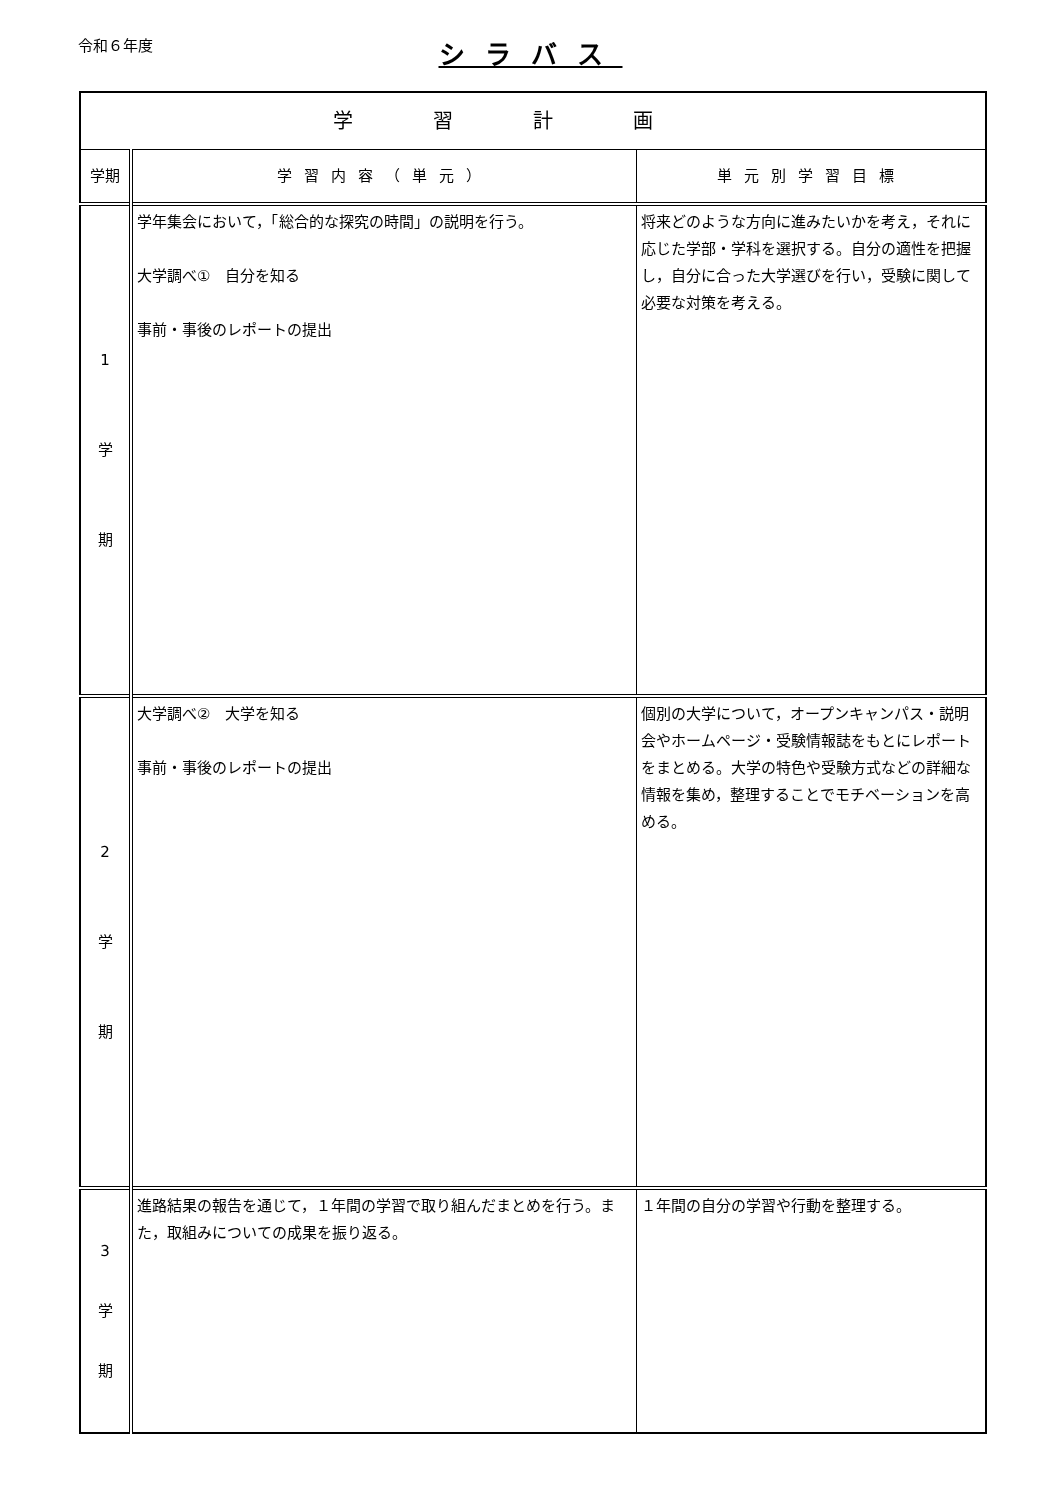令和６年度
シラバス
| 学習計画 | | |
| --- | --- | --- |
| 学期 | 学習内容（単元） | 単元別学習目標 |
| 1 学 期 | 学年集会において，「総合的な探究の時間」の説明を行う。 大学調べ① 自分を知る 事前・事後のレポートの提出 | 将来どのような方向に進みたいかを考え，それに応じた学部・学科を選択する。自分の適性を把握し，自分に合った大学選びを行い，受験に関して必要な対策を考える。 |
| 2 学 期 | 大学調べ② 大学を知る 事前・事後のレポートの提出 | 個別の大学について，オープンキャンパス・説明会やホームページ・受験情報誌をもとにレポートをまとめる。大学の特色や受験方式などの詳細な情報を集め，整理することでモチベーションを高める。 |
| 3 学 期 | 進路結果の報告を通じて，１年間の学習で取り組んだまとめを行う。また，取組みについての成果を振り返る。 | １年間の自分の学習や行動を整理する。 |